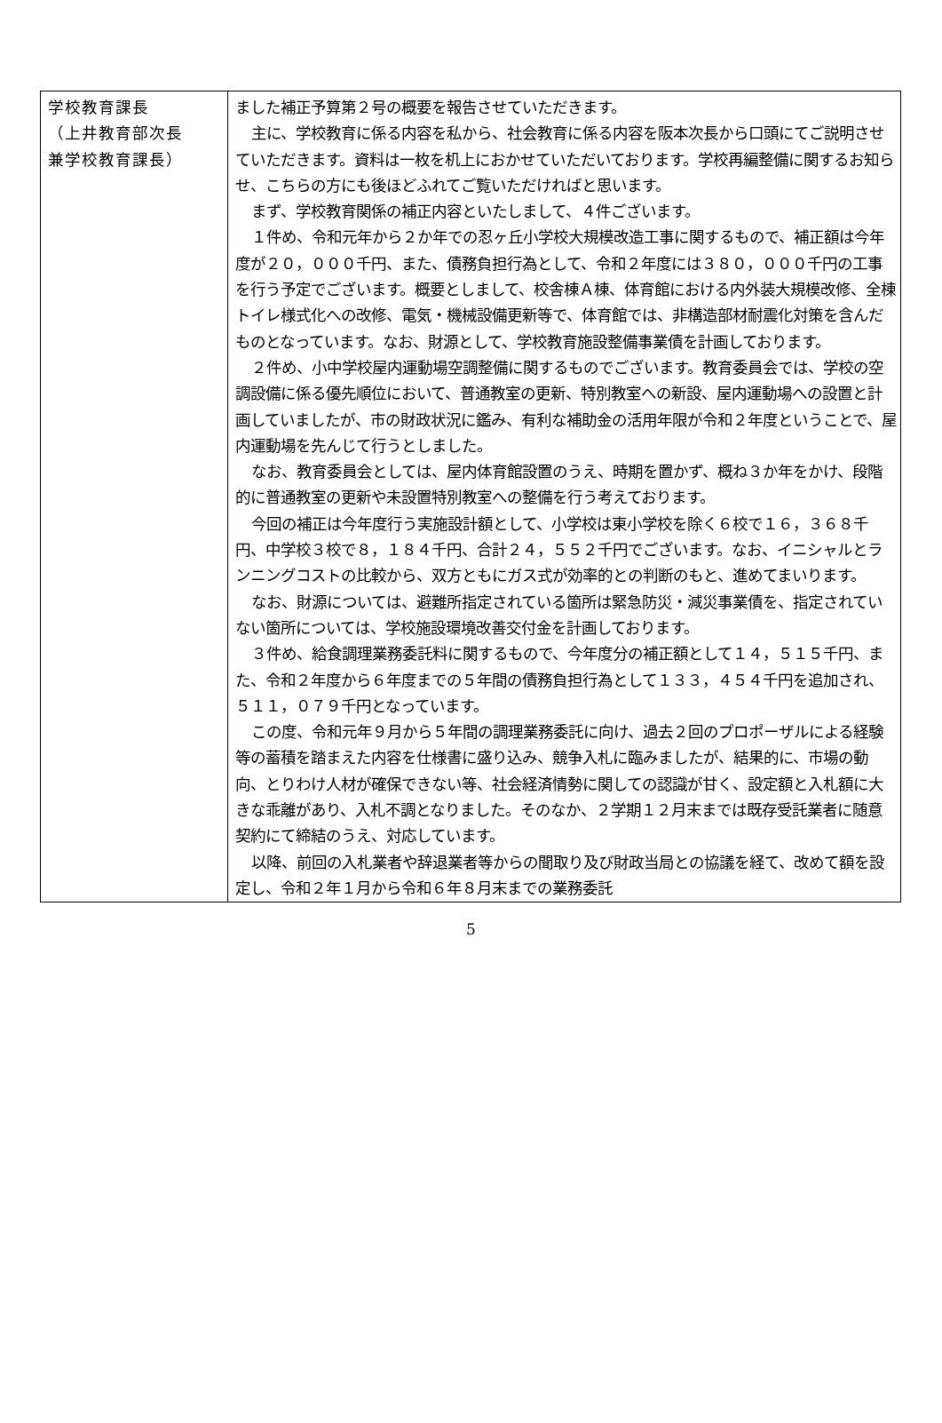| 学校教育課長 （上井教育部次長 兼学校教育課長） | ました補正予算第２号の概要を報告させていただきます。 主に、学校教育に係る内容を私から、社会教育に係る内容を阪本次長から口頭にてご説明させていただきます。資料は一枚を机上におかせていただいております。学校再編整備に関するお知らせ、こちらの方にも後ほどふれてご覧いただければと思います。 まず、学校教育関係の補正内容といたしまして、４件ございます。 １件め、令和元年から２か年での忍ヶ丘小学校大規模改造工事に関するもので、補正額は今年度が２０，０００千円、また、債務負担行為として、令和２年度には３８０，０００千円の工事を行う予定でございます。概要としまして、校舎棟Ａ棟、体育館における内外装大規模改修、全棟トイレ様式化への改修、電気・機械設備更新等で、体育館では、非構造部材耐震化対策を含んだものとなっています。なお、財源として、学校教育施設整備事業債を計画しております。 ２件め、小中学校屋内運動場空調整備に関するものでございます。教育委員会では、学校の空調設備に係る優先順位において、普通教室の更新、特別教室への新設、屋内運動場への設置と計画していましたが、市の財政状況に鑑み、有利な補助金の活用年限が令和２年度ということで、屋内運動場を先んじて行うとしました。 なお、教育委員会としては、屋内体育館設置のうえ、時期を置かず、概ね３か年をかけ、段階的に普通教室の更新や未設置特別教室への整備を行う考えております。 今回の補正は今年度行う実施設計額として、小学校は東小学校を除く６校で１６，３６８千円、中学校３校で８，１８４千円、合計２４，５５２千円でございます。なお、イニシャルとランニングコストの比較から、双方ともにガス式が効率的との判断のもと、進めてまいります。 なお、財源については、避難所指定されている箇所は緊急防災・減災事業債を、指定されていない箇所については、学校施設環境改善交付金を計画しております。 ３件め、給食調理業務委託料に関するもので、今年度分の補正額として１４，５１５千円、また、令和２年度から６年度までの５年間の債務負担行為として１３３，４５４千円を追加され、５１１，０７９千円となっています。 この度、令和元年９月から５年間の調理業務委託に向け、過去２回のプロポーザルによる経験等の蓄積を踏まえた内容を仕様書に盛り込み、競争入札に臨みましたが、結果的に、市場の動向、とりわけ人材が確保できない等、社会経済情勢に関しての認識が甘く、設定額と入札額に大きな乖離があり、入札不調となりました。そのなか、２学期１２月末までは既存受託業者に随意契約にて締結のうえ、対応しています。 以降、前回の入札業者や辞退業者等からの聞取り及び財政当局との協議を経て、改めて額を設定し、令和２年１月から令和６年８月末までの業務委託 |
5